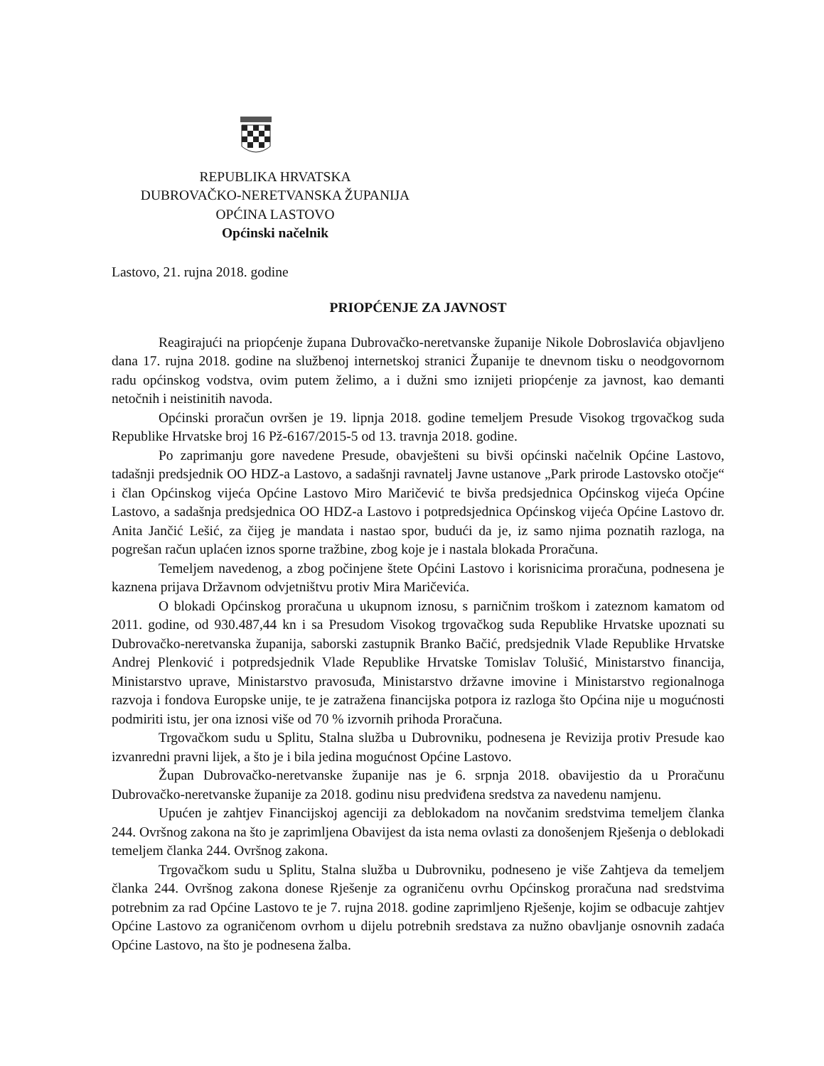REPUBLIKA HRVATSKA
DUBROVAČKO-NERETVANSKA ŽUPANIJA
OPĆINA LASTOVO
Općinski načelnik
Lastovo, 21. rujna 2018. godine
PRIOPĆENJE ZA JAVNOST
Reagirajući na priopćenje župana Dubrovačko-neretvanske županije Nikole Dobroslavića objavljeno dana 17. rujna 2018. godine na službenoj internetskoj stranici Županije te dnevnom tisku o neodgovornom radu općinskog vodstva, ovim putem želimo, a i dužni smo iznijeti priopćenje za javnost, kao demanti netočnih i neistinitih navoda.
Općinski proračun ovršen je 19. lipnja 2018. godine temeljem Presude Visokog trgovačkog suda Republike Hrvatske broj 16 Pž-6167/2015-5 od 13. travnja 2018. godine.
Po zaprimanju gore navedene Presude, obavješteni su bivši općinski načelnik Općine Lastovo, tadašnji predsjednik OO HDZ-a Lastovo, a sadašnji ravnatelj Javne ustanove „Park prirode Lastovsko otočje“ i član Općinskog vijeća Općine Lastovo Miro Maričević te bivša predsjednica Općinskog vijeća Općine Lastovo, a sadašnja predsjednica OO HDZ-a Lastovo i potpredsjednica Općinskog vijeća Općine Lastovo dr. Anita Jančić Lešić, za čijeg je mandata i nastao spor, budući da je, iz samo njima poznatih razloga, na pogrešan račun uplaćen iznos sporne tražbine, zbog koje je i nastala blokada Proračuna.
Temeljem navedenog, a zbog počinjene štete Općini Lastovo i korisnicima proračuna, podnesena je kaznena prijava Državnom odvjetništvu protiv Mira Maričevića.
O blokadi Općinskog proračuna u ukupnom iznosu, s parničnim troškom i zateznom kamatom od 2011. godine, od 930.487,44 kn i sa Presudom Visokog trgovačkog suda Republike Hrvatske upoznati su Dubrovačko-neretvanska županija, saborski zastupnik Branko Bačić, predsjednik Vlade Republike Hrvatske Andrej Plenković i potpredsjednik Vlade Republike Hrvatske Tomislav Tolušić, Ministarstvo financija, Ministarstvo uprave, Ministarstvo pravosuđa, Ministarstvo državne imovine i Ministarstvo regionalnoga razvoja i fondova Europske unije, te je zatražena financijska potpora iz razloga što Općina nije u mogućnosti podmiriti istu, jer ona iznosi više od 70 % izvornih prihoda Proračuna.
Trgovačkom sudu u Splitu, Stalna služba u Dubrovniku, podnesena je Revizija protiv Presude kao izvanredni pravni lijek, a što je i bila jedina mogućnost Općine Lastovo.
Župan Dubrovačko-neretvanske županije nas je 6. srpnja 2018. obavijestio da u Proračunu Dubrovačko-neretvanske županije za 2018. godinu nisu predviđena sredstva za navedenu namjenu.
Upućen je zahtjev Financijskoj agenciji za deblokadom na novčanim sredstvima temeljem članka 244. Ovršnog zakona na što je zaprimljena Obavijest da ista nema ovlasti za donošenjem Rješenja o deblokadi temeljem članka 244. Ovršnog zakona.
Trgovačkom sudu u Splitu, Stalna služba u Dubrovniku, podneseno je više Zahtjeva da temeljem članka 244. Ovršnog zakona donese Rješenje za ograničenu ovrhu Općinskog proračuna nad sredstvima potrebnim za rad Općine Lastovo te je 7. rujna 2018. godine zaprimljeno Rješenje, kojim se odbacuje zahtjev Općine Lastovo za ograničenom ovrhom u dijelu potrebnih sredstava za nužno obavljanje osnovnih zadaća Općine Lastovo, na što je podnesena žalba.